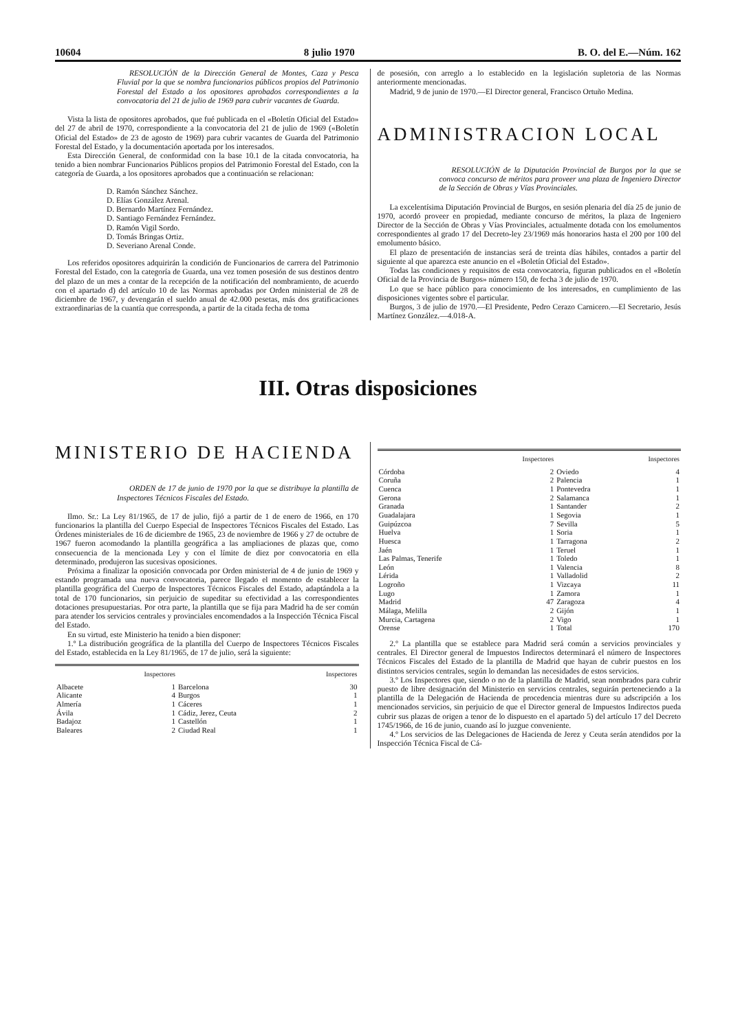10604 8 julio 1970 B. O. del E.—Núm. 162
RESOLUCIÓN de la Dirección General de Montes, Caza y Pesca Fluvial por la que se nombra funcionarios públicos propios del Patrimonio Forestal del Estado a los opositores aprobados correspondientes a la convocatoria del 21 de julio de 1969 para cubrir vacantes de Guarda.
Vista la lista de opositores aprobados, que fué publicada en el «Boletín Oficial del Estado» del 27 de abril de 1970, correspondiente a la convocatoria del 21 de julio de 1969 («Boletín Oficial del Estado» de 23 de agosto de 1969) para cubrir vacantes de Guarda del Patrimonio Forestal del Estado, y la documentación aportada por los interesados.
Esta Dirección General, de conformidad con la base 10.1 de la citada convocatoria, ha tenido a bien nombrar Funcionarios Públicos propios del Patrimonio Forestal del Estado, con la categoría de Guarda, a los opositores aprobados que a continuación se relacionan:
D. Ramón Sánchez Sánchez.
D. Elías González Arenal.
D. Bernardo Martínez Fernández.
D. Santiago Fernández Fernández.
D. Ramón Vigil Sordo.
D. Tomás Bringas Ortiz.
D. Severiano Arenal Conde.
Los referidos opositores adquirirán la condición de Funcionarios de carrera del Patrimonio Forestal del Estado, con la categoría de Guarda, una vez tomen posesión de sus destinos dentro del plazo de un mes a contar de la recepción de la notificación del nombramiento, de acuerdo con el apartado d) del artículo 10 de las Normas aprobadas por Orden ministerial de 28 de diciembre de 1967, y devengarán el sueldo anual de 42.000 pesetas, más dos gratificaciones extraordinarias de la cuantía que corresponda, a partir de la citada fecha de toma
de posesión, con arreglo a lo establecido en la legislación supletoria de las Normas anteriormente mencionadas.
Madrid, 9 de junio de 1970.—El Director general, Francisco Ortuño Medina.
ADMINISTRACION LOCAL
RESOLUCIÓN de la Diputación Provincial de Burgos por la que se convoca concurso de méritos para proveer una plaza de Ingeniero Director de la Sección de Obras y Vías Provinciales.
La excelentísima Diputación Provincial de Burgos, en sesión plenaria del día 25 de junio de 1970, acordó proveer en propiedad, mediante concurso de méritos, la plaza de Ingeniero Director de la Sección de Obras y Vías Provinciales, actualmente dotada con los emolumentos correspondientes al grado 17 del Decreto-ley 23/1969 más honorarios hasta el 200 por 100 del emolumento básico.
El plazo de presentación de instancias será de treinta días hábiles, contados a partir del siguiente al que aparezca este anuncio en el «Boletín Oficial del Estado».
Todas las condiciones y requisitos de esta convocatoria, figuran publicados en el «Boletín Oficial de la Provincia de Burgos» número 150, de fecha 3 de julio de 1970.
Lo que se hace público para conocimiento de los interesados, en cumplimiento de las disposiciones vigentes sobre el particular.
Burgos, 3 de julio de 1970.—El Presidente, Pedro Cerazo Carnicero.—El Secretario, Jesús Martínez González.—4.018-A.
III. Otras disposiciones
MINISTERIO DE HACIENDA
ORDEN de 17 de junio de 1970 por la que se distribuye la plantilla de Inspectores Técnicos Fiscales del Estado.
Ilmo. Sr.: La Ley 81/1965, de 17 de julio, fijó a partir de 1 de enero de 1966, en 170 funcionarios la plantilla del Cuerpo Especial de Inspectores Técnicos Fiscales del Estado. Las Órdenes ministeriales de 16 de diciembre de 1965, 23 de noviembre de 1966 y 27 de octubre de 1967 fueron acomodando la plantilla geográfica a las ampliaciones de plazas que, como consecuencia de la mencionada Ley y con el límite de diez por convocatoria en ella determinado, produjeron las sucesivas oposiciones.
Próxima a finalizar la oposición convocada por Orden ministerial de 4 de junio de 1969 y estando programada una nueva convocatoria, parece llegado el momento de establecer la plantilla geográfica del Cuerpo de Inspectores Técnicos Fiscales del Estado, adaptándola a la total de 170 funcionarios, sin perjuicio de supeditar su efectividad a las correspondientes dotaciones presupuestarias. Por otra parte, la plantilla que se fija para Madrid ha de ser común para atender los servicios centrales y provinciales encomendados a la Inspección Técnica Fiscal del Estado.
En su virtud, este Ministerio ha tenido a bien disponer:
1.º La distribución geográfica de la plantilla del Cuerpo de Inspectores Técnicos Fiscales del Estado, establecida en la Ley 81/1965, de 17 de julio, será la siguiente:
| | Inspectores | | Inspectores |
| --- | --- | --- | --- |
| Albacete | 1 | Barcelona | 30 |
| Alicante | 4 | Burgos | 1 |
| Almería | 1 | Cáceres | 1 |
| Ávila | 1 | Cádiz, Jerez, Ceuta | 2 |
| Badajoz | 1 | Castellón | 1 |
| Baleares | 2 | Ciudad Real | 1 |
| | Inspectores | | Inspectores |
| --- | --- | --- | --- |
| Córdoba | 2 | Oviedo | 4 |
| Coruña | 2 | Palencia | 1 |
| Cuenca | 1 | Pontevedra | 1 |
| Gerona | 2 | Salamanca | 1 |
| Granada | 1 | Santander | 2 |
| Guadalajara | 1 | Segovia | 1 |
| Guipúzcoa | 7 | Sevilla | 5 |
| Huelva | 1 | Soria | 1 |
| Huesca | 1 | Tarragona | 2 |
| Jaén | 1 | Teruel | 1 |
| Las Palmas, Tenerife | 1 | Toledo | 1 |
| León | 1 | Valencia | 8 |
| Lérida | 1 | Valladolid | 2 |
| Logroño | 1 | Vizcaya | 11 |
| Lugo | 1 | Zamora | 1 |
| Madrid | 47 | Zaragoza | 4 |
| Málaga, Melilla | 2 | Gijón | 1 |
| Murcia, Cartagena | 2 | Vigo | 1 |
| Orense | 1 | Total | 170 |
2.º La plantilla que se establece para Madrid será común a servicios provinciales y centrales. El Director general de Impuestos Indirectos determinará el número de Inspectores Técnicos Fiscales del Estado de la plantilla de Madrid que hayan de cubrir puestos en los distintos servicios centrales, según lo demandan las necesidades de estos servicios.
3.º Los Inspectores que, siendo o no de la plantilla de Madrid, sean nombrados para cubrir puesto de libre designación del Ministerio en servicios centrales, seguirán perteneciendo a la plantilla de la Delegación de Hacienda de procedencia mientras dure su adscripción a los mencionados servicios, sin perjuicio de que el Director general de Impuestos Indirectos pueda cubrir sus plazas de origen a tenor de lo dispuesto en el apartado 5) del artículo 17 del Decreto 1745/1966, de 16 de junio, cuando así lo juzgue conveniente.
4.º Los servicios de las Delegaciones de Hacienda de Jerez y Ceuta serán atendidos por la Inspección Técnica Fiscal de Cá-